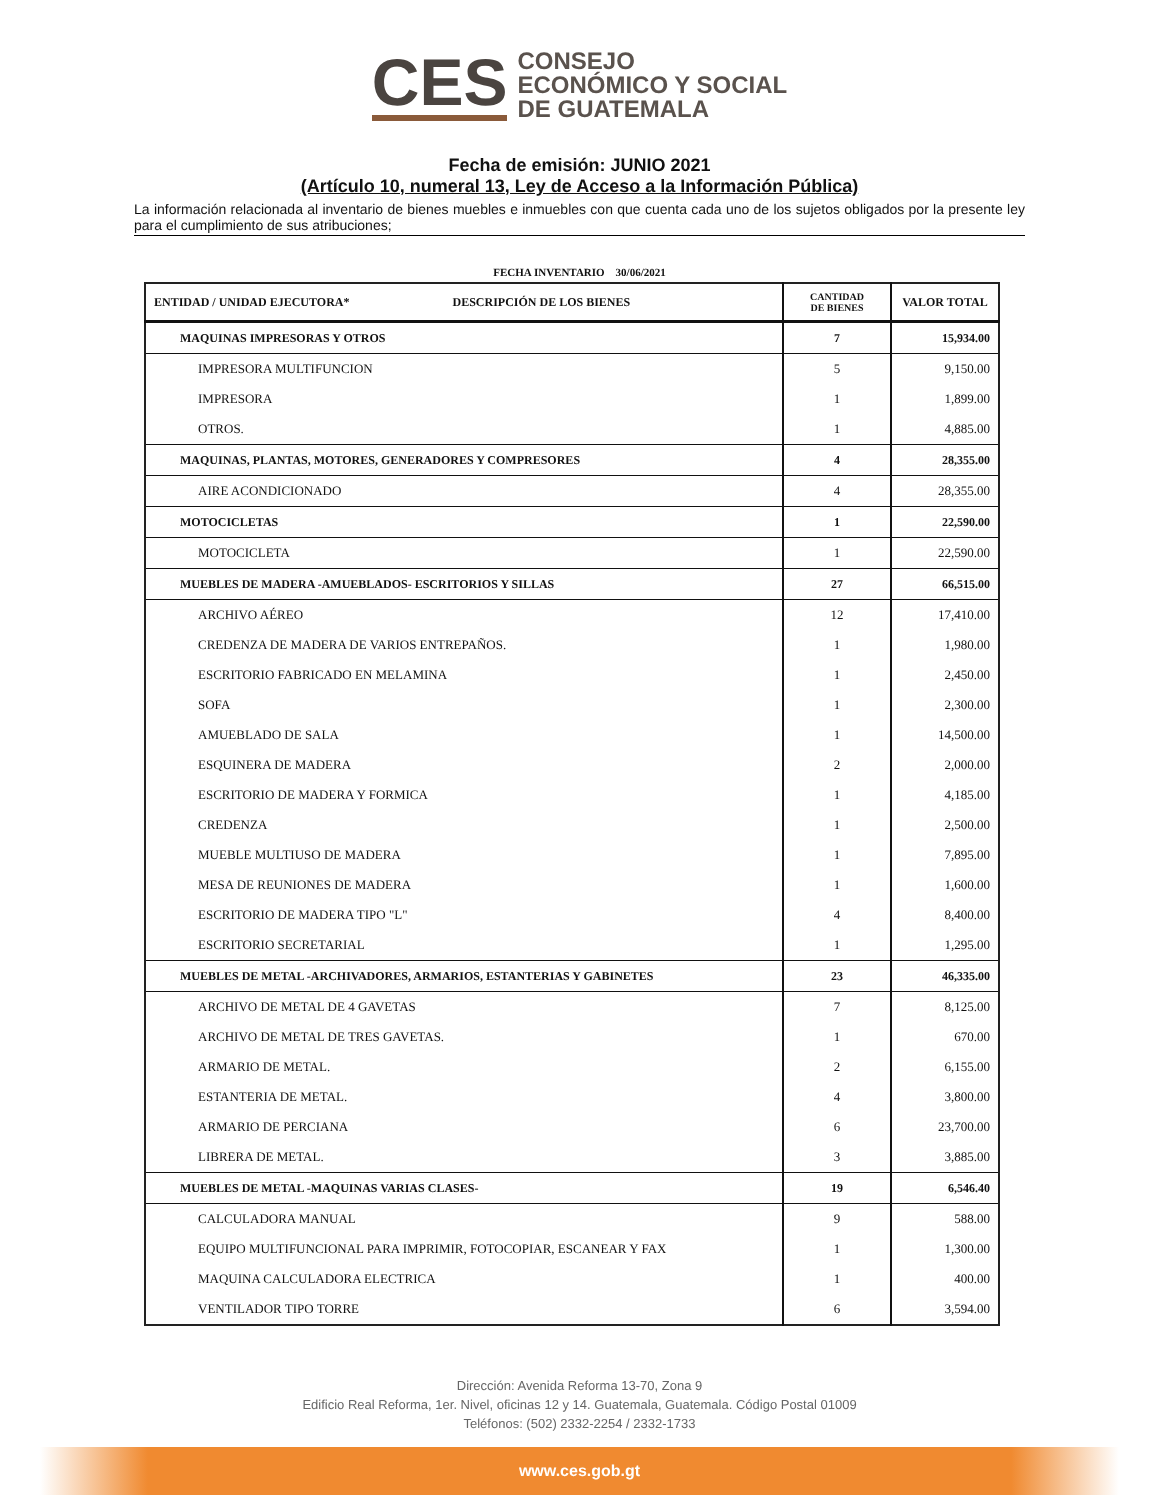CES
CONSEJO
ECONÓMICO Y SOCIAL
DE GUATEMALA
Fecha de emisión: JUNIO 2021
(Artículo 10, numeral 13, Ley de Acceso a la Información Pública)
La información relacionada al inventario de bienes muebles e inmuebles con que cuenta cada uno de los sujetos obligados por la presente ley para el cumplimiento de sus atribuciones;
FECHA INVENTARIO 30/06/2021
| ENTIDAD / UNIDAD EJECUTORA* DESCRIPCIÓN DE LOS BIENES | CANTIDAD DE BIENES | VALOR TOTAL |
| --- | --- | --- |
| MAQUINAS IMPRESORAS Y OTROS | 7 | 15,934.00 |
| IMPRESORA MULTIFUNCION | 5 | 9,150.00 |
| IMPRESORA | 1 | 1,899.00 |
| OTROS. | 1 | 4,885.00 |
| MAQUINAS, PLANTAS, MOTORES, GENERADORES Y COMPRESORES | 4 | 28,355.00 |
| AIRE ACONDICIONADO | 4 | 28,355.00 |
| MOTOCICLETAS | 1 | 22,590.00 |
| MOTOCICLETA | 1 | 22,590.00 |
| MUEBLES DE MADERA -AMUEBLADOS- ESCRITORIOS Y SILLAS | 27 | 66,515.00 |
| ARCHIVO AÉREO | 12 | 17,410.00 |
| CREDENZA DE MADERA DE VARIOS ENTREPAÑOS. | 1 | 1,980.00 |
| ESCRITORIO FABRICADO EN MELAMINA | 1 | 2,450.00 |
| SOFA | 1 | 2,300.00 |
| AMUEBLADO DE SALA | 1 | 14,500.00 |
| ESQUINERA DE MADERA | 2 | 2,000.00 |
| ESCRITORIO DE MADERA Y FORMICA | 1 | 4,185.00 |
| CREDENZA | 1 | 2,500.00 |
| MUEBLE MULTIUSO DE MADERA | 1 | 7,895.00 |
| MESA DE REUNIONES DE MADERA | 1 | 1,600.00 |
| ESCRITORIO DE MADERA TIPO "L" | 4 | 8,400.00 |
| ESCRITORIO SECRETARIAL | 1 | 1,295.00 |
| MUEBLES DE METAL -ARCHIVADORES, ARMARIOS, ESTANTERIAS Y GABINETES | 23 | 46,335.00 |
| ARCHIVO DE METAL DE 4 GAVETAS | 7 | 8,125.00 |
| ARCHIVO DE METAL DE TRES GAVETAS. | 1 | 670.00 |
| ARMARIO DE METAL. | 2 | 6,155.00 |
| ESTANTERIA DE METAL. | 4 | 3,800.00 |
| ARMARIO DE PERCIANA | 6 | 23,700.00 |
| LIBRERA DE METAL. | 3 | 3,885.00 |
| MUEBLES DE METAL -MAQUINAS VARIAS CLASES- | 19 | 6,546.40 |
| CALCULADORA MANUAL | 9 | 588.00 |
| EQUIPO MULTIFUNCIONAL PARA IMPRIMIR, FOTOCOPIAR, ESCANEAR Y FAX | 1 | 1,300.00 |
| MAQUINA CALCULADORA ELECTRICA | 1 | 400.00 |
| VENTILADOR TIPO TORRE | 6 | 3,594.00 |
Dirección: Avenida Reforma 13-70, Zona 9
Edificio Real Reforma, 1er. Nivel, oficinas 12 y 14. Guatemala, Guatemala. Código Postal 01009
Teléfonos: (502) 2332-2254 / 2332-1733
www.ces.gob.gt